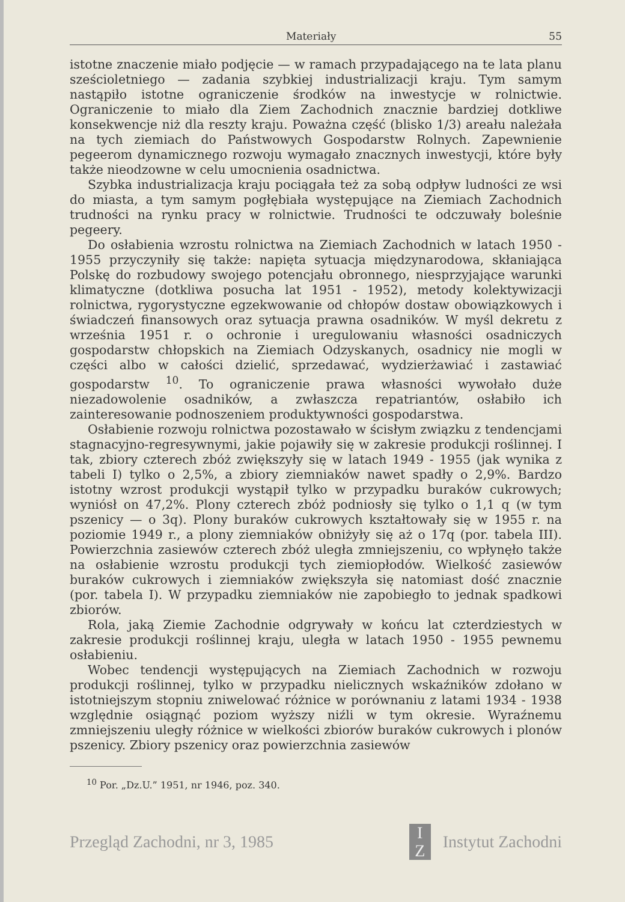Materiały 55
istotne znaczenie miało podjęcie — w ramach przypadającego na te lata planu sześcioletniego — zadania szybkiej industrializacji kraju. Tym samym nastąpiło istotne ograniczenie środków na inwestycje w rolnictwie. Ograniczenie to miało dla Ziem Zachodnich znacznie bardziej dotkliwe konsekwencje niż dla reszty kraju. Poważna część (blisko 1/3) areału należała na tych ziemiach do Państwowych Gospodarstw Rolnych. Zapewnienie pegeerom dynamicznego rozwoju wymagało znacznych inwestycji, które były także nieodzowne w celu umocnienia osadnictwa.
Szybka industrializacja kraju pociągała też za sobą odpływ ludności ze wsi do miasta, a tym samym pogłębiała występujące na Ziemiach Zachodnich trudności na rynku pracy w rolnictwie. Trudności te odczuwały boleśnie pegeery.
Do osłabienia wzrostu rolnictwa na Ziemiach Zachodnich w latach 1950 - 1955 przyczyniły się także: napięta sytuacja międzynarodowa, skłaniająca Polskę do rozbudowy swojego potencjału obronnego, niesprzyjające warunki klimatyczne (dotkliwa posucha lat 1951 - 1952), metody kolektywizacji rolnictwa, rygorystyczne egzekwowanie od chłopów dostaw obowiązkowych i świadczeń finansowych oraz sytuacja prawna osadników. W myśl dekretu z września 1951 r. o ochronie i uregulowaniu własności osadniczych gospodarstw chłopskich na Ziemiach Odzyskanych, osadnicy nie mogli w części albo w całości dzielić, sprzedawać, wydzierżawiać i zastawiać gospodarstw <sup>10</sup>. To ograniczenie prawa własności wywołało duże niezadowolenie osadników, a zwłaszcza repatriantów, osłabiło ich zainteresowanie podnoszeniem produktywności gospodarstwa.
Osłabienie rozwoju rolnictwa pozostawało w ścisłym związku z tendencjami stagnacyjno-regresywnymi, jakie pojawiły się w zakresie produkcji roślinnej. I tak, zbiory czterech zbóż zwiększyły się w latach 1949 - 1955 (jak wynika z tabeli I) tylko o 2,5%, a zbiory ziemniaków nawet spadły o 2,9%. Bardzo istotny wzrost produkcji wystąpił tylko w przypadku buraków cukrowych; wyniósł on 47,2%. Plony czterech zbóż podniosły się tylko o 1,1 q (w tym pszenicy — o 3q). Plony buraków cukrowych kształtowały się w 1955 r. na poziomie 1949 r., a plony ziemniaków obniżyły się aż o 17q (por. tabela III). Powierzchnia zasiewów czterech zbóż uległa zmniejszeniu, co wpłynęło także na osłabienie wzrostu produkcji tych ziemiopłodów. Wielkość zasiewów buraków cukrowych i ziemniaków zwiększyła się natomiast dość znacznie (por. tabela I). W przypadku ziemniaków nie zapobiegło to jednak spadkowi zbiorów.
Rola, jaką Ziemie Zachodnie odgrywały w końcu lat czterdziestych w zakresie produkcji roślinnej kraju, uległa w latach 1950 - 1955 pewnemu osłabieniu.
Wobec tendencji występujących na Ziemiach Zachodnich w rozwoju produkcji roślinnej, tylko w przypadku nielicznych wskaźników zdołano w istotniejszym stopniu zniwelować różnice w porównaniu z latami 1934 - 1938 względnie osiągnąć poziom wyższy niźli w tym okresie. Wyraźnemu zmniejszeniu uległy różnice w wielkości zbiorów buraków cukrowych i plonów pszenicy. Zbiory pszenicy oraz powierzchnia zasiewów
<sup>10</sup> Por. „Dz.U.” 1951, nr 1946, poz. 340.
Przegląd Zachodni, nr 3, 1985 I
Z Instytut Zachodni